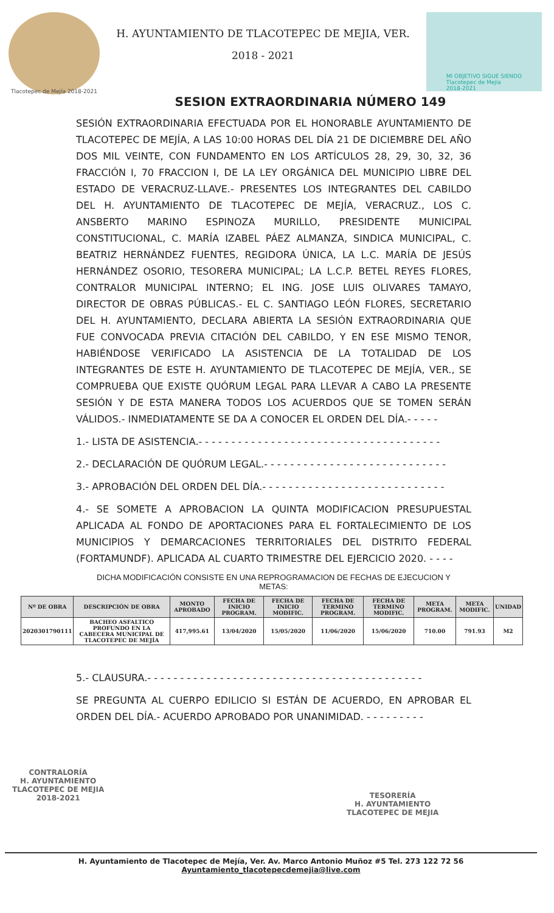Tlacotepec de Mejía 2018-2021
H. AYUNTAMIENTO DE TLACOTEPEC DE MEJIA, VER.
2018 - 2021
MI OBJETIVO SIGUE SIENDO
Tlacotepec de Mejia
2018-2021
SESION EXTRAORDINARIA NÚMERO 149
SESIÓN EXTRAORDINARIA EFECTUADA POR EL HONORABLE AYUNTAMIENTO DE TLACOTEPEC DE MEJÍA, A LAS 10:00 HORAS DEL DÍA 21 DE DICIEMBRE DEL AÑO DOS MIL VEINTE, CON FUNDAMENTO EN LOS ARTÍCULOS 28, 29, 30, 32, 36 FRACCIÓN I, 70 FRACCION I, DE LA LEY ORGÁNICA DEL MUNICIPIO LIBRE DEL ESTADO DE VERACRUZ-LLAVE.- PRESENTES LOS INTEGRANTES DEL CABILDO DEL H. AYUNTAMIENTO DE TLACOTEPEC DE MEJÍA, VERACRUZ., LOS C. ANSBERTO MARINO ESPINOZA MURILLO, PRESIDENTE MUNICIPAL CONSTITUCIONAL, C. MARÍA IZABEL PÁEZ ALMANZA, SINDICA MUNICIPAL, C. BEATRIZ HERNÁNDEZ FUENTES, REGIDORA ÚNICA, LA L.C. MARÍA DE JESÚS HERNÁNDEZ OSORIO, TESORERA MUNICIPAL; LA L.C.P. BETEL REYES FLORES, CONTRALOR MUNICIPAL INTERNO; EL ING. JOSE LUIS OLIVARES TAMAYO, DIRECTOR DE OBRAS PÚBLICAS.- EL C. SANTIAGO LEÓN FLORES, SECRETARIO DEL H. AYUNTAMIENTO, DECLARA ABIERTA LA SESIÓN EXTRAORDINARIA QUE FUE CONVOCADA PREVIA CITACIÓN DEL CABILDO, Y EN ESE MISMO TENOR, HABIÉNDOSE VERIFICADO LA ASISTENCIA DE LA TOTALIDAD DE LOS INTEGRANTES DE ESTE H. AYUNTAMIENTO DE TLACOTEPEC DE MEJÍA, VER., SE COMPRUEBA QUE EXISTE QUÓRUM LEGAL PARA LLEVAR A CABO LA PRESENTE SESIÓN Y DE ESTA MANERA TODOS LOS ACUERDOS QUE SE TOMEN SERÁN VÁLIDOS.- INMEDIATAMENTE SE DA A CONOCER EL ORDEN DEL DÍA.- - - - -
1.- LISTA DE ASISTENCIA.- - - - - - - - - - - - - - - - - - - - - - - - - - - - - - - - - - - - -
2.- DECLARACIÓN DE QUÓRUM LEGAL.- - - - - - - - - - - - - - - - - - - - - - - - - - - -
3.- APROBACIÓN DEL ORDEN DEL DÍA.- - - - - - - - - - - - - - - - - - - - - - - - - - - -
4.- SE SOMETE A APROBACION LA QUINTA MODIFICACION PRESUPUESTAL APLICADA AL FONDO DE APORTACIONES PARA EL FORTALECIMIENTO DE LOS MUNICIPIOS Y DEMARCACIONES TERRITORIALES DEL DISTRITO FEDERAL (FORTAMUNDF). APLICADA AL CUARTO TRIMESTRE DEL EJERCICIO 2020. - - - -
DICHA MODIFICACIÓN CONSISTE EN UNA REPROGRAMACION DE FECHAS DE EJECUCION Y METAS:
| Nº DE OBRA | DESCRIPCIÓN DE OBRA | MONTO APROBADO | FECHA DE INICIO PROGRAM. | FECHA DE INICIO MODIFIC. | FECHA DE TERMINO PROGRAM. | FECHA DE TERMINO MODIFIC. | META PROGRAM. | META MODIFIC. | UNIDAD |
| --- | --- | --- | --- | --- | --- | --- | --- | --- | --- |
| 2020301790111 | BACHEO ASFALTICO PROFUNDO EN LA CABECERA MUNICIPAL DE TLACOTEPEC DE MEJÍA | 417,995.61 | 13/04/2020 | 15/05/2020 | 11/06/2020 | 15/06/2020 | 710.00 | 791.93 | M2 |
5.- CLAUSURA.- - - - - - - - - - - - - - - - - - - - - - - - - - - - - - - - - - - - - - - - - -
SE PREGUNTA AL CUERPO EDILICIO SI ESTÁN DE ACUERDO, EN APROBAR EL ORDEN DEL DÍA.- ACUERDO APROBADO POR UNANIMIDAD. - - - - - - - - -
CONTRALORÍA
H. AYUNTAMIENTO
TLACOTEPEC DE MEJIA
2018-2021
TESORERÍA
H. AYUNTAMIENTO
TLACOTEPEC DE MEJIA
H. Ayuntamiento de Tlacotepec de Mejía, Ver. Av. Marco Antonio Muñoz #5 Tel. 273 122 72 56
Ayuntamiento_tlacotepecdemejia@live.com